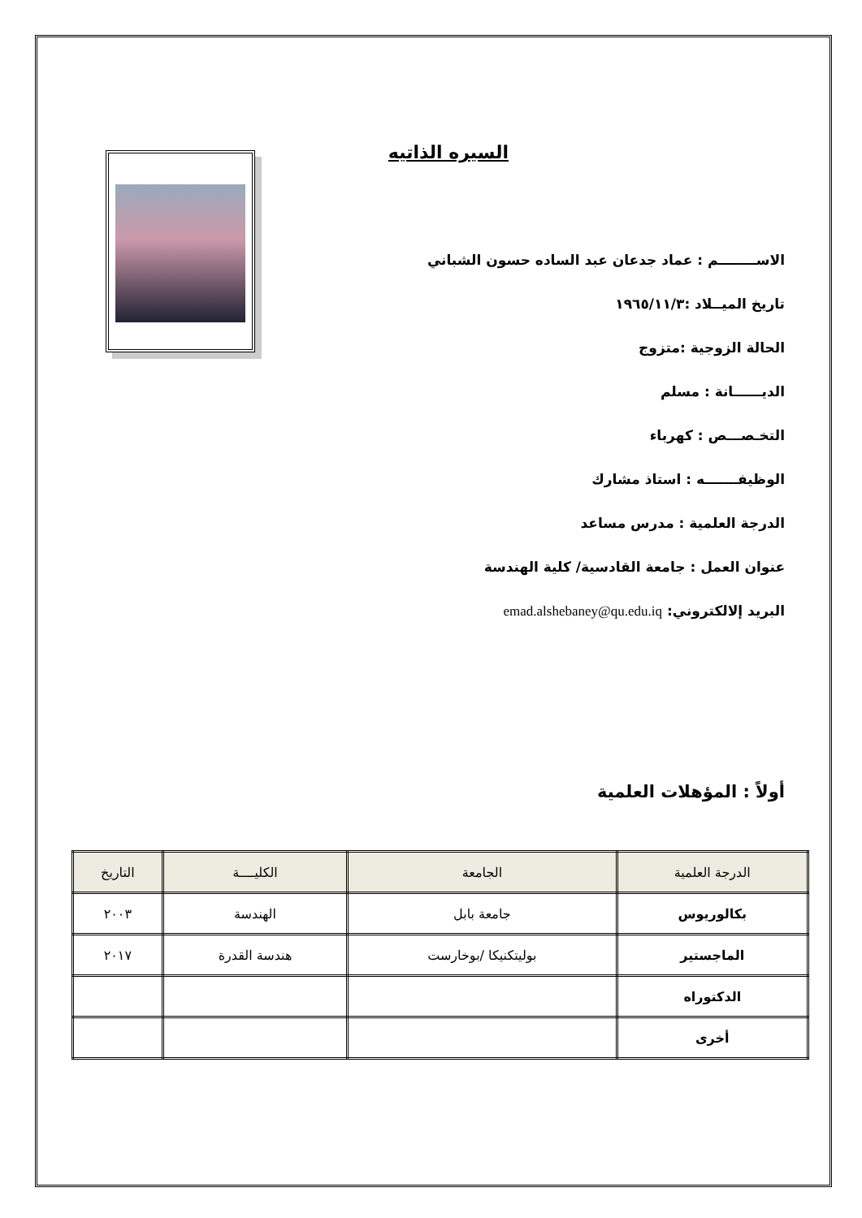السيره الذاتيه
الاســــــــم : عماد جدعان عبد الساده حسون الشباني
تاريخ الميــلاد :١٩٦٥/١١/٣
الحالة الزوجية :متزوج
الديــــــانة : مسلم
التخـصـــص : كهرباء
الوظيفـــــــه : استاذ مشارك
الدرجة العلمية : مدرس مساعد
عنوان العمل : جامعة القادسية/ كلية الهندسة
البريد إلالكتروني: emad.alshebaney@qu.edu.iq
أولاً : المؤهلات العلمية
| الدرجة العلمية | الجامعة | الكليــــة | التاريخ |
| --- | --- | --- | --- |
| بكالوريوس | جامعة بابل | الهندسة | ٢٠٠٣ |
| الماجستير | بوليتكنيكا /بوخارست | هندسة القدرة | ٢٠١٧ |
| الدكتوراه | | | |
| أخرى | | | |